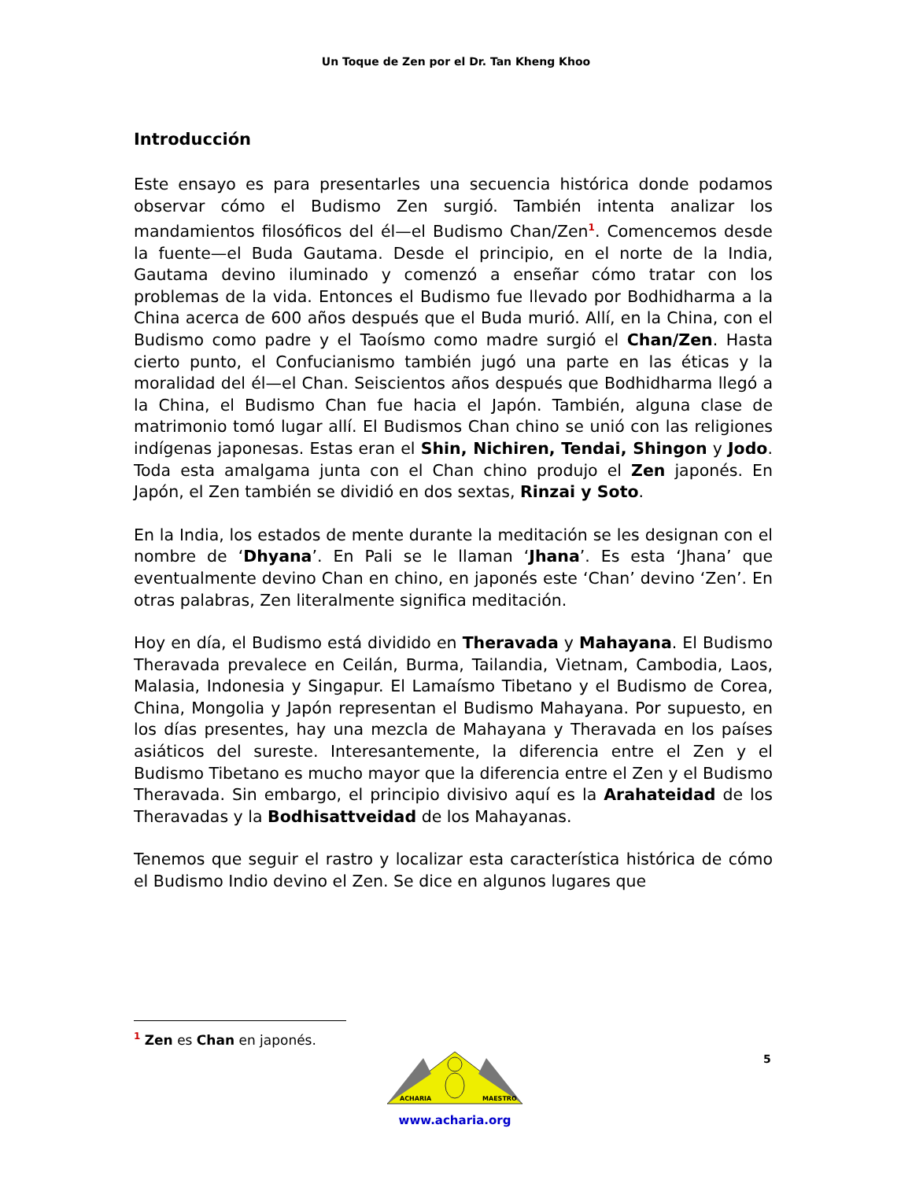Un Toque de Zen por el Dr. Tan Kheng Khoo
Introducción
Este ensayo es para presentarles una secuencia histórica donde podamos observar cómo el Budismo Zen surgió. También intenta analizar los mandamientos filosóficos del él—el Budismo Chan/Zen<sup>1</sup>. Comencemos desde la fuente—el Buda Gautama. Desde el principio, en el norte de la India, Gautama devino iluminado y comenzó a enseñar cómo tratar con los problemas de la vida. Entonces el Budismo fue llevado por Bodhidharma a la China acerca de 600 años después que el Buda murió. Allí, en la China, con el Budismo como padre y el Taoísmo como madre surgió el Chan/Zen. Hasta cierto punto, el Confucianismo también jugó una parte en las éticas y la moralidad del él—el Chan. Seiscientos años después que Bodhidharma llegó a la China, el Budismo Chan fue hacia el Japón. También, alguna clase de matrimonio tomó lugar allí. El Budismos Chan chino se unió con las religiones indígenas japonesas. Estas eran el Shin, Nichiren, Tendai, Shingon y Jodo. Toda esta amalgama junta con el Chan chino produjo el Zen japonés. En Japón, el Zen también se dividió en dos sextas, Rinzai y Soto.
En la India, los estados de mente durante la meditación se les designan con el nombre de ‘Dhyana’. En Pali se le llaman ‘Jhana’. Es esta ‘Jhana’ que eventualmente devino Chan en chino, en japonés este ‘Chan’ devino ‘Zen’. En otras palabras, Zen literalmente significa meditación.
Hoy en día, el Budismo está dividido en Theravada y Mahayana. El Budismo Theravada prevalece en Ceilán, Burma, Tailandia, Vietnam, Cambodia, Laos, Malasia, Indonesia y Singapur. El Lamaísmo Tibetano y el Budismo de Corea, China, Mongolia y Japón representan el Budismo Mahayana. Por supuesto, en los días presentes, hay una mezcla de Mahayana y Theravada en los países asiáticos del sureste. Interesantemente, la diferencia entre el Zen y el Budismo Tibetano es mucho mayor que la diferencia entre el Zen y el Budismo Theravada. Sin embargo, el principio divisivo aquí es la Arahateidad de los Theravadas y la Bodhisattveidad de los Mahayanas.
Tenemos que seguir el rastro y localizar esta característica histórica de cómo el Budismo Indio devino el Zen. Se dice en algunos lugares que
<sup>1</sup> Zen es Chan en japonés.
5
ACHARIA
MAESTRO
www.acharia.org